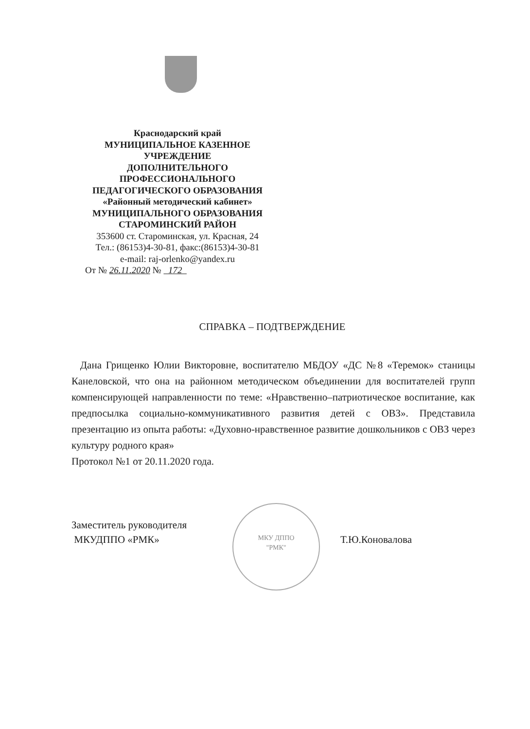Краснодарский край
МУНИЦИПАЛЬНОЕ КАЗЕННОЕ
УЧРЕЖДЕНИЕ
ДОПОЛНИТЕЛЬНОГО
ПРОФЕССИОНАЛЬНОГО
ПЕДАГОГИЧЕСКОГО ОБРАЗОВАНИЯ
«Районный методический кабинет»
МУНИЦИПАЛЬНОГО ОБРАЗОВАНИЯ
СТАРОМИНСКИЙ РАЙОН
353600 ст. Староминская, ул. Красная, 24
Тел.: (86153)4-30-81, факс:(86153)4-30-81
e-mail: raj-orlenko@yandex.ru
От № 26.11.2020 № 172
СПРАВКА – ПОДТВЕРЖДЕНИЕ
Дана Грищенко Юлии Викторовне, воспитателю МБДОУ «ДС №8 «Теремок» станицы Канеловской, что она на районном методическом объединении для воспитателей групп компенсирующей направленности по теме: «Нравственно–патриотическое воспитание, как предпосылка социально-коммуникативного развития детей с ОВЗ». Представила презентацию из опыта работы: «Духовно-нравственное развитие дошкольников с ОВЗ через культуру родного края»
Протокол №1 от 20.11.2020 года.
МКУ ДППО
"РМК"
Заместитель руководителя
МКУДППО «РМК»
Т.Ю.Коновалова